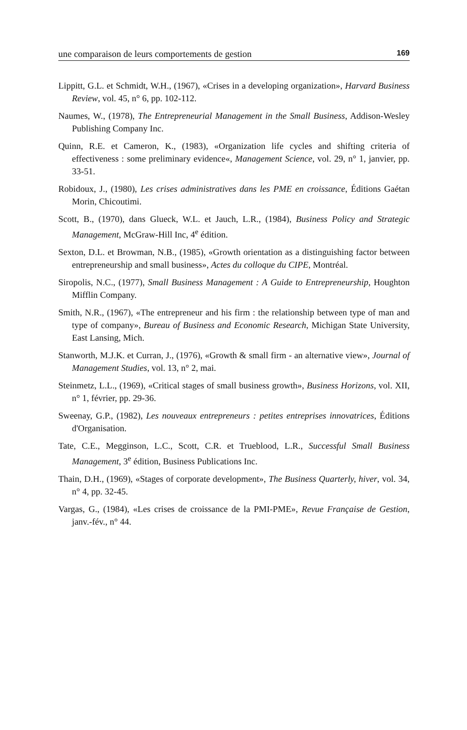une comparaison de leurs comportements de gestion 169
Lippitt, G.L. et Schmidt, W.H., (1967), «Crises in a developing organization», Harvard Business Review, vol. 45, n° 6, pp. 102-112.
Naumes, W., (1978), The Entrepreneurial Management in the Small Business, Addison-Wesley Publishing Company Inc.
Quinn, R.E. et Cameron, K., (1983), «Organization life cycles and shifting criteria of effectiveness : some preliminary evidence«, Management Science, vol. 29, n° 1, janvier, pp. 33-51.
Robidoux, J., (1980), Les crises administratives dans les PME en croissance, Éditions Gaétan Morin, Chicoutimi.
Scott, B., (1970), dans Glueck, W.L. et Jauch, L.R., (1984), Business Policy and Strategic Management, McGraw-Hill Inc, 4<sup>e</sup> édition.
Sexton, D.L. et Browman, N.B., (1985), «Growth orientation as a distinguishing factor between entrepreneurship and small business», Actes du colloque du CIPE, Montréal.
Siropolis, N.C., (1977), Small Business Management : A Guide to Entrepreneurship, Houghton Mifflin Company.
Smith, N.R., (1967), «The entrepreneur and his firm : the relationship between type of man and type of company», Bureau of Business and Economic Research, Michigan State University, East Lansing, Mich.
Stanworth, M.J.K. et Curran, J., (1976), «Growth & small firm - an alternative view», Journal of Management Studies, vol. 13, n° 2, mai.
Steinmetz, L.L., (1969), «Critical stages of small business growth», Business Horizons, vol. XII, n° 1, février, pp. 29-36.
Sweenay, G.P., (1982), Les nouveaux entrepreneurs : petites entreprises innovatrices, Éditions d'Organisation.
Tate, C.E., Megginson, L.C., Scott, C.R. et Trueblood, L.R., Successful Small Business Management, 3<sup>e</sup> édition, Business Publications Inc.
Thain, D.H., (1969), «Stages of corporate development», The Business Quarterly, hiver, vol. 34, n° 4, pp. 32-45.
Vargas, G., (1984), «Les crises de croissance de la PMI-PME», Revue Française de Gestion, janv.-fév., n° 44.